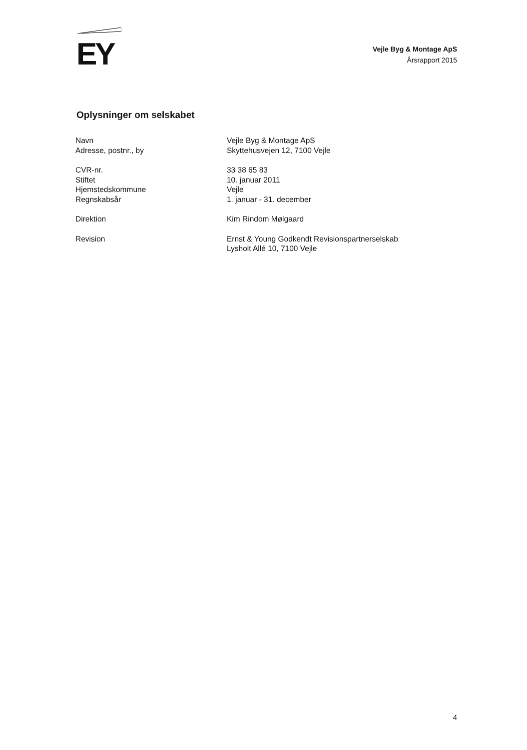EY
Vejle Byg & Montage ApS
Årsrapport 2015
Oplysninger om selskabet
| Navn | Vejle Byg & Montage ApS |
| Adresse, postnr., by | Skyttehusvejen 12, 7100 Vejle |
| CVR-nr. | 33 38 65 83 |
| Stiftet | 10. januar 2011 |
| Hjemstedskommune | Vejle |
| Regnskabsår | 1. januar - 31. december |
| Direktion | Kim Rindom Mølgaard |
| Revision | Ernst & Young Godkendt Revisionspartnerselskab Lysholt Allé 10, 7100 Vejle |
4